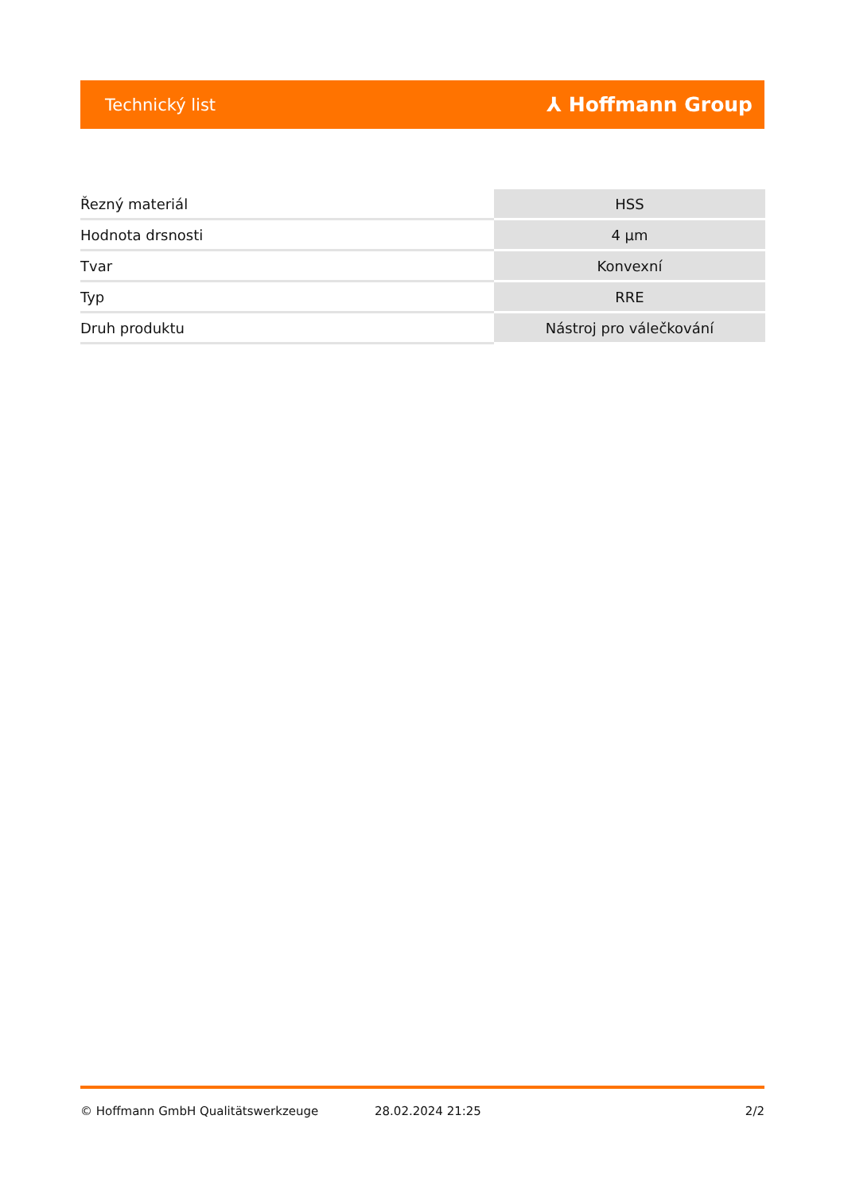Technický list ⅄ Hoffmann Group
| Řezný materiál | HSS |
| Hodnota drsnosti | 4 µm |
| Tvar | Konvexní |
| Typ | RRE |
| Druh produktu | Nástroj pro válečkování |
© Hoffmann GmbH Qualitätswerkzeuge 28.02.2024 21:25 2/2